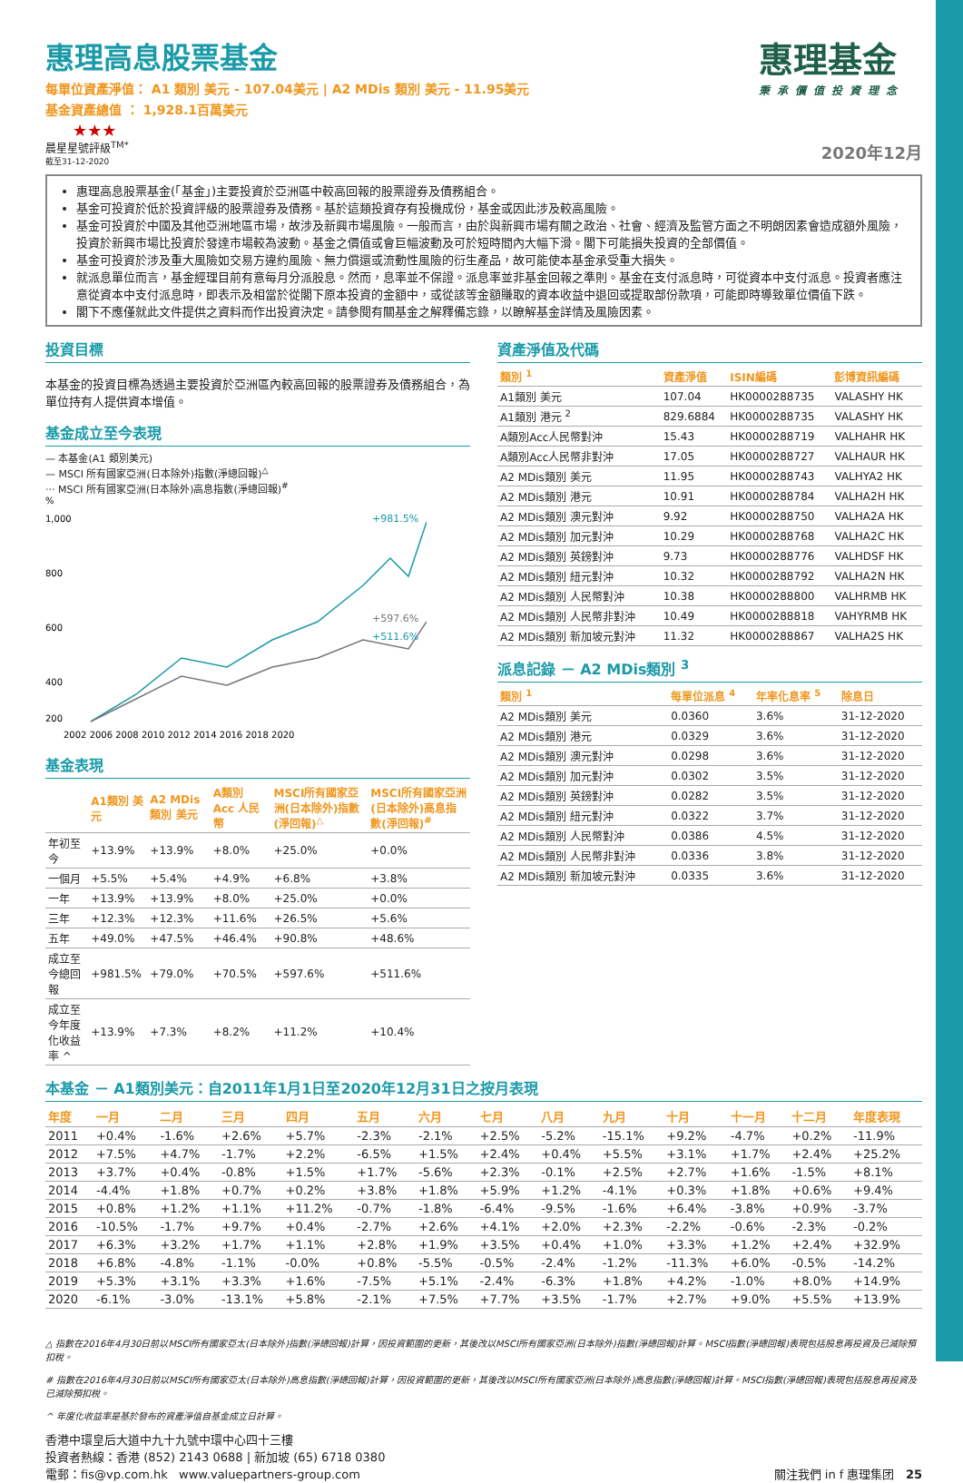惠理基金
秉承價值投資理念
惠理高息股票基金
每單位資產淨值： A1 類別 美元 - 107.04美元 | A2 MDis 類別 美元 - 11.95美元
基金資產總值 ： 1,928.1百萬美元
★★★
晨星星號評級<sup>TM*</sup> 2020年12月
截至31-12-2020
惠理高息股票基金(「基金」)主要投資於亞洲區中較高回報的股票證券及債務組合。
基金可投資於低於投資評級的股票證券及債務。基於這類投資存有投機成份，基金或因此涉及較高風險。
基金可投資於中國及其他亞洲地區市場，故涉及新興市場風險。一般而言，由於與新興市場有關之政治、社會、經濟及監管方面之不明朗因素會造成額外風險，投資於新興市場比投資於發達市場較為波動。基金之價值或會巨幅波動及可於短時間內大幅下滑。閣下可能損失投資的全部價值。
基金可投資於涉及重大風險如交易方違約風險、無力償還或流動性風險的衍生產品，故可能使本基金承受重大損失。
就派息單位而言，基金經理目前有意每月分派股息。然而，息率並不保證。派息率並非基金回報之準則。基金在支付派息時，可從資本中支付派息。投資者應注意從資本中支付派息時，即表示及相當於從閣下原本投資的金額中，或從該等金額賺取的資本收益中退回或提取部份款項，可能即時導致單位價值下跌。
閣下不應僅就此文件提供之資料而作出投資決定。請參閱有關基金之解釋備忘錄，以瞭解基金詳情及風險因素。
投資目標
本基金的投資目標為透過主要投資於亞洲區內較高回報的股票證券及債務組合，為單位持有人提供資本增值。
基金成立至今表現
— 本基金(A1 類別美元)
— MSCI 所有國家亞洲(日本除外)指數(淨總回報)<sup>△</sup>
··· MSCI 所有國家亞洲(日本除外)高息指數(淨總回報)<sup>#</sup>
%
1,000
800
600
400
200
+981.5%
+597.6%
+511.6%
2002 2006 2008 2010 2012 2014 2016 2018 2020
基金表現
| | A1類別 美元 | A2 MDis 類別 美元 | A類別 Acc 人民幣 | MSCI所有國家亞洲(日本除外)指數(淨回報)<sup>△</sup> | MSCI所有國家亞洲(日本除外)高息指數(淨回報)<sup>#</sup> |
| --- | --- | --- | --- | --- | --- |
| 年初至今 | +13.9% | +13.9% | +8.0% | +25.0% | +0.0% |
| 一個月 | +5.5% | +5.4% | +4.9% | +6.8% | +3.8% |
| 一年 | +13.9% | +13.9% | +8.0% | +25.0% | +0.0% |
| 三年 | +12.3% | +12.3% | +11.6% | +26.5% | +5.6% |
| 五年 | +49.0% | +47.5% | +46.4% | +90.8% | +48.6% |
| 成立至今總回報 | +981.5% | +79.0% | +70.5% | +597.6% | +511.6% |
| 成立至今年度化收益率 ^ | +13.9% | +7.3% | +8.2% | +11.2% | +10.4% |
資產淨值及代碼
| 類別 <sup>1</sup> | 資產淨值 | ISIN編碼 | 彭博資訊編碼 |
| --- | --- | --- | --- |
| A1類別 美元 | 107.04 | HK0000288735 | VALASHY HK |
| A1類別 港元 <sup>2</sup> | 829.6884 | HK0000288735 | VALASHY HK |
| A類別Acc人民幣對沖 | 15.43 | HK0000288719 | VALHAHR HK |
| A類別Acc人民幣非對沖 | 17.05 | HK0000288727 | VALHAUR HK |
| A2 MDis類別 美元 | 11.95 | HK0000288743 | VALHYA2 HK |
| A2 MDis類別 港元 | 10.91 | HK0000288784 | VALHA2H HK |
| A2 MDis類別 澳元對沖 | 9.92 | HK0000288750 | VALHA2A HK |
| A2 MDis類別 加元對沖 | 10.29 | HK0000288768 | VALHA2C HK |
| A2 MDis類別 英鎊對沖 | 9.73 | HK0000288776 | VALHDSF HK |
| A2 MDis類別 紐元對沖 | 10.32 | HK0000288792 | VALHA2N HK |
| A2 MDis類別 人民幣對沖 | 10.38 | HK0000288800 | VALHRMB HK |
| A2 MDis類別 人民幣非對沖 | 10.49 | HK0000288818 | VAHYRMB HK |
| A2 MDis類別 新加坡元對沖 | 11.32 | HK0000288867 | VALHA2S HK |
派息記錄 － A2 MDis類別 <sup>3</sup>
| 類別 <sup>1</sup> | 每單位派息 <sup>4</sup> | 年率化息率 <sup>5</sup> | 除息日 |
| --- | --- | --- | --- |
| A2 MDis類別 美元 | 0.0360 | 3.6% | 31-12-2020 |
| A2 MDis類別 港元 | 0.0329 | 3.6% | 31-12-2020 |
| A2 MDis類別 澳元對沖 | 0.0298 | 3.6% | 31-12-2020 |
| A2 MDis類別 加元對沖 | 0.0302 | 3.5% | 31-12-2020 |
| A2 MDis類別 英鎊對沖 | 0.0282 | 3.5% | 31-12-2020 |
| A2 MDis類別 紐元對沖 | 0.0322 | 3.7% | 31-12-2020 |
| A2 MDis類別 人民幣對沖 | 0.0386 | 4.5% | 31-12-2020 |
| A2 MDis類別 人民幣非對沖 | 0.0336 | 3.8% | 31-12-2020 |
| A2 MDis類別 新加坡元對沖 | 0.0335 | 3.6% | 31-12-2020 |
本基金 － A1類別美元：自2011年1月1日至2020年12月31日之按月表現
| 年度 | 一月 | 二月 | 三月 | 四月 | 五月 | 六月 | 七月 | 八月 | 九月 | 十月 | 十一月 | 十二月 | 年度表現 |
| --- | --- | --- | --- | --- | --- | --- | --- | --- | --- | --- | --- | --- | --- |
| 2011 | +0.4% | -1.6% | +2.6% | +5.7% | -2.3% | -2.1% | +2.5% | -5.2% | -15.1% | +9.2% | -4.7% | +0.2% | -11.9% |
| 2012 | +7.5% | +4.7% | -1.7% | +2.2% | -6.5% | +1.5% | +2.4% | +0.4% | +5.5% | +3.1% | +1.7% | +2.4% | +25.2% |
| 2013 | +3.7% | +0.4% | -0.8% | +1.5% | +1.7% | -5.6% | +2.3% | -0.1% | +2.5% | +2.7% | +1.6% | -1.5% | +8.1% |
| 2014 | -4.4% | +1.8% | +0.7% | +0.2% | +3.8% | +1.8% | +5.9% | +1.2% | -4.1% | +0.3% | +1.8% | +0.6% | +9.4% |
| 2015 | +0.8% | +1.2% | +1.1% | +11.2% | -0.7% | -1.8% | -6.4% | -9.5% | -1.6% | +6.4% | -3.8% | +0.9% | -3.7% |
| 2016 | -10.5% | -1.7% | +9.7% | +0.4% | -2.7% | +2.6% | +4.1% | +2.0% | +2.3% | -2.2% | -0.6% | -2.3% | -0.2% |
| 2017 | +6.3% | +3.2% | +1.7% | +1.1% | +2.8% | +1.9% | +3.5% | +0.4% | +1.0% | +3.3% | +1.2% | +2.4% | +32.9% |
| 2018 | +6.8% | -4.8% | -1.1% | -0.0% | +0.8% | -5.5% | -0.5% | -2.4% | -1.2% | -11.3% | +6.0% | -0.5% | -14.2% |
| 2019 | +5.3% | +3.1% | +3.3% | +1.6% | -7.5% | +5.1% | -2.4% | -6.3% | +1.8% | +4.2% | -1.0% | +8.0% | +14.9% |
| 2020 | -6.1% | -3.0% | -13.1% | +5.8% | -2.1% | +7.5% | +7.7% | +3.5% | -1.7% | +2.7% | +9.0% | +5.5% | +13.9% |
△ 指數在2016年4月30日前以MSCI所有國家亞太(日本除外)指數(淨總回報)計算，因投資範圍的更新，其後改以MSCI所有國家亞洲(日本除外)指數(淨總回報)計算。MSCI指數(淨總回報)表現包括股息再投資及已減除預扣稅。
# 指數在2016年4月30日前以MSCI所有國家亞太(日本除外)高息指數(淨總回報)計算，因投資範圍的更新，其後改以MSCI所有國家亞洲(日本除外)高息指數(淨總回報)計算。MSCI指數(淨總回報)表現包括股息再投資及已減除預扣稅。
^ 年度化收益率是基於發布的資產淨值自基金成立日計算。
香港中環皇后大道中九十九號中環中心四十三樓
投資者熱線：香港 (852) 2143 0688 | 新加坡 (65) 6718 0380
電郵：fis@vp.com.hk www.valuepartners-group.com 關注我們 in f 惠理集团 25